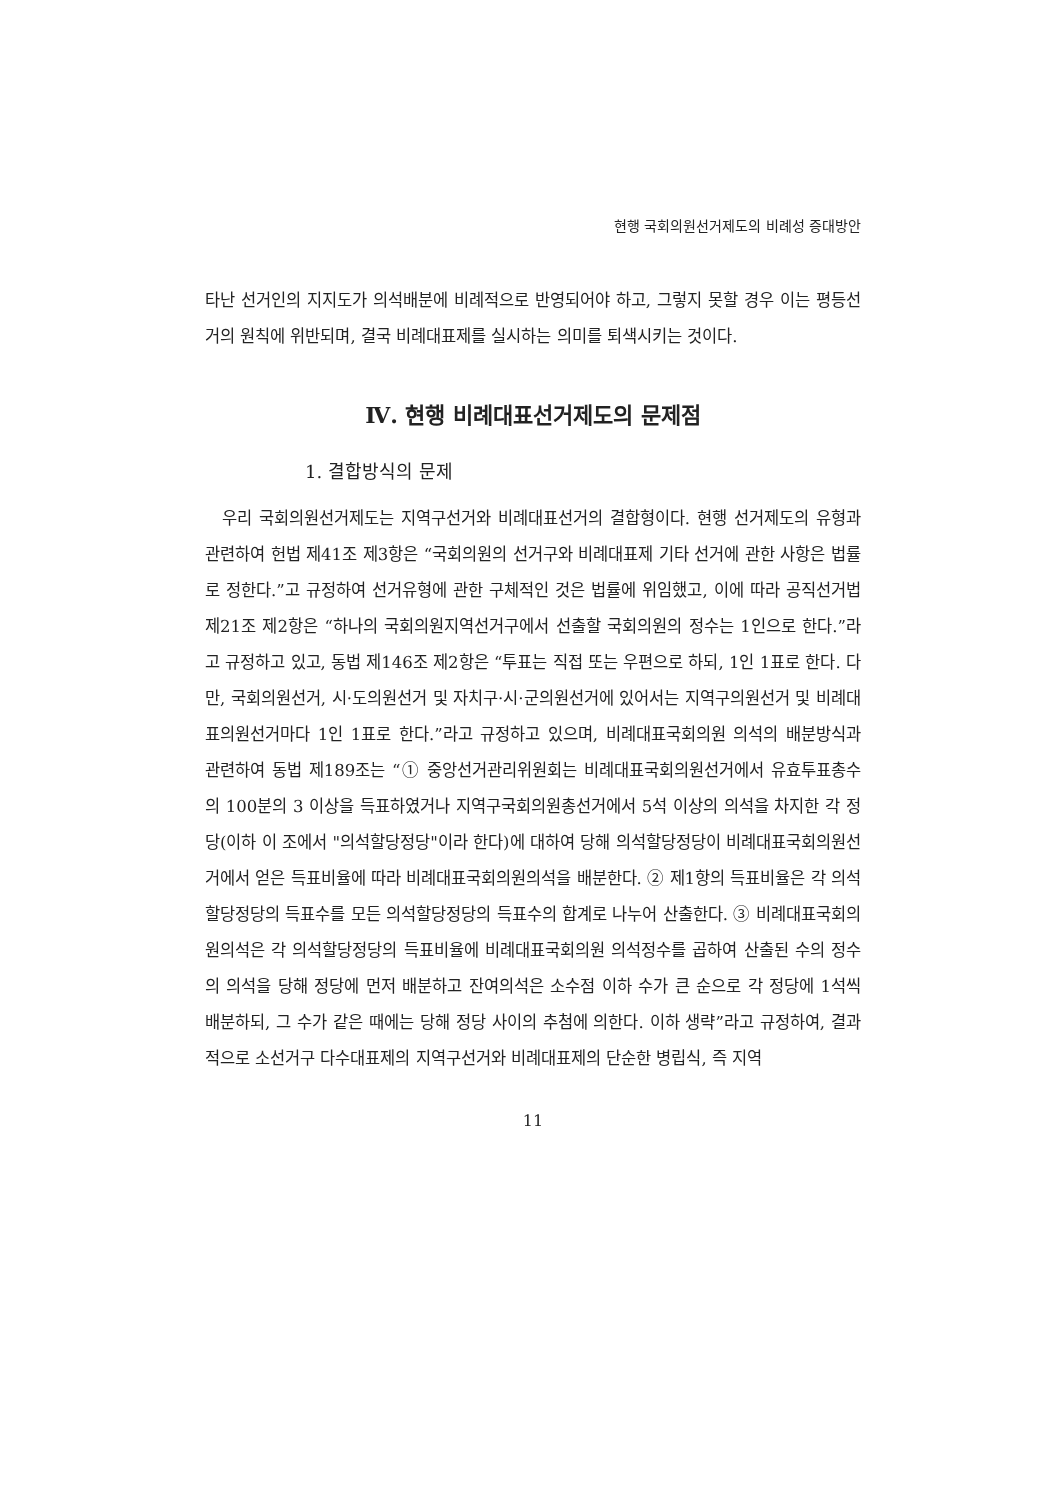현행 국회의원선거제도의 비례성 증대방안
타난 선거인의 지지도가 의석배분에 비례적으로 반영되어야 하고, 그렇지 못할 경우 이는 평등선거의 원칙에 위반되며, 결국 비례대표제를 실시하는 의미를 퇴색시키는 것이다.
Ⅳ. 현행 비례대표선거제도의 문제점
1. 결합방식의 문제
우리 국회의원선거제도는 지역구선거와 비례대표선거의 결합형이다. 현행 선거제도의 유형과 관련하여 헌법 제41조 제3항은 “국회의원의 선거구와 비례대표제 기타 선거에 관한 사항은 법률로 정한다.”고 규정하여 선거유형에 관한 구체적인 것은 법률에 위임했고, 이에 따라 공직선거법 제21조 제2항은 “하나의 국회의원지역선거구에서 선출할 국회의원의 정수는 1인으로 한다.”라고 규정하고 있고, 동법 제146조 제2항은 “투표는 직접 또는 우편으로 하되, 1인 1표로 한다. 다만, 국회의원선거, 시·도의원선거 및 자치구·시·군의원선거에 있어서는 지역구의원선거 및 비례대표의원선거마다 1인 1표로 한다.”라고 규정하고 있으며, 비례대표국회의원 의석의 배분방식과 관련하여 동법 제189조는 “① 중앙선거관리위원회는 비례대표국회의원선거에서 유효투표총수의 100분의 3 이상을 득표하였거나 지역구국회의원총선거에서 5석 이상의 의석을 차지한 각 정당(이하 이 조에서 "의석할당정당"이라 한다)에 대하여 당해 의석할당정당이 비례대표국회의원선거에서 얻은 득표비율에 따라 비례대표국회의원의석을 배분한다. ② 제1항의 득표비율은 각 의석할당정당의 득표수를 모든 의석할당정당의 득표수의 합계로 나누어 산출한다. ③ 비례대표국회의원의석은 각 의석할당정당의 득표비율에 비례대표국회의원 의석정수를 곱하여 산출된 수의 정수의 의석을 당해 정당에 먼저 배분하고 잔여의석은 소수점 이하 수가 큰 순으로 각 정당에 1석씩 배분하되, 그 수가 같은 때에는 당해 정당 사이의 추첨에 의한다. 이하 생략”라고 규정하여, 결과적으로 소선거구 다수대표제의 지역구선거와 비례대표제의 단순한 병립식, 즉 지역
11